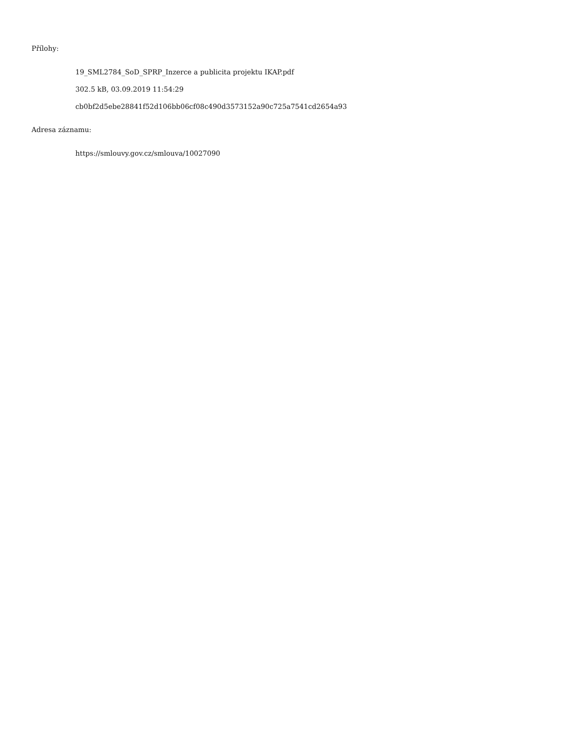Přílohy:
19_SML2784_SoD_SPRP_Inzerce a publicita projektu IKAP.pdf
302.5 kB, 03.09.2019 11:54:29
cb0bf2d5ebe28841f52d106bb06cf08c490d3573152a90c725a7541cd2654a93
Adresa záznamu:
https://smlouvy.gov.cz/smlouva/10027090